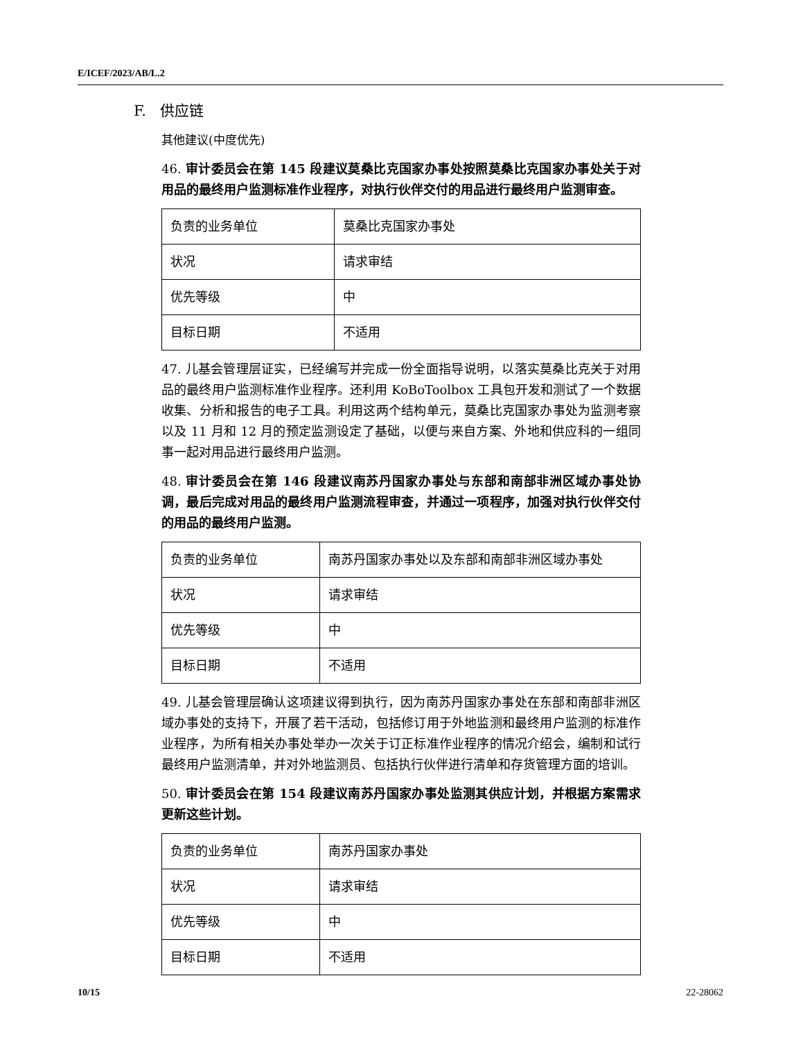E/ICEF/2023/AB/L.2
F. 供应链
其他建议(中度优先)
46. 审计委员会在第 145 段建议莫桑比克国家办事处按照莫桑比克国家办事处关于对用品的最终用户监测标准作业程序，对执行伙伴交付的用品进行最终用户监测审查。
| 负责的业务单位 | 莫桑比克国家办事处 |
| 状况 | 请求审结 |
| 优先等级 | 中 |
| 目标日期 | 不适用 |
47. 儿基会管理层证实，已经编写并完成一份全面指导说明，以落实莫桑比克关于对用品的最终用户监测标准作业程序。还利用 KoBoToolbox 工具包开发和测试了一个数据收集、分析和报告的电子工具。利用这两个结构单元，莫桑比克国家办事处为监测考察以及 11 月和 12 月的预定监测设定了基础，以便与来自方案、外地和供应科的一组同事一起对用品进行最终用户监测。
48. 审计委员会在第 146 段建议南苏丹国家办事处与东部和南部非洲区域办事处协调，最后完成对用品的最终用户监测流程审查，并通过一项程序，加强对执行伙伴交付的用品的最终用户监测。
| 负责的业务单位 | 南苏丹国家办事处以及东部和南部非洲区域办事处 |
| 状况 | 请求审结 |
| 优先等级 | 中 |
| 目标日期 | 不适用 |
49. 儿基会管理层确认这项建议得到执行，因为南苏丹国家办事处在东部和南部非洲区域办事处的支持下，开展了若干活动，包括修订用于外地监测和最终用户监测的标准作业程序，为所有相关办事处举办一次关于订正标准作业程序的情况介绍会，编制和试行最终用户监测清单，并对外地监测员、包括执行伙伴进行清单和存货管理方面的培训。
50. 审计委员会在第 154 段建议南苏丹国家办事处监测其供应计划，并根据方案需求更新这些计划。
| 负责的业务单位 | 南苏丹国家办事处 |
| 状况 | 请求审结 |
| 优先等级 | 中 |
| 目标日期 | 不适用 |
10/15 22-28062